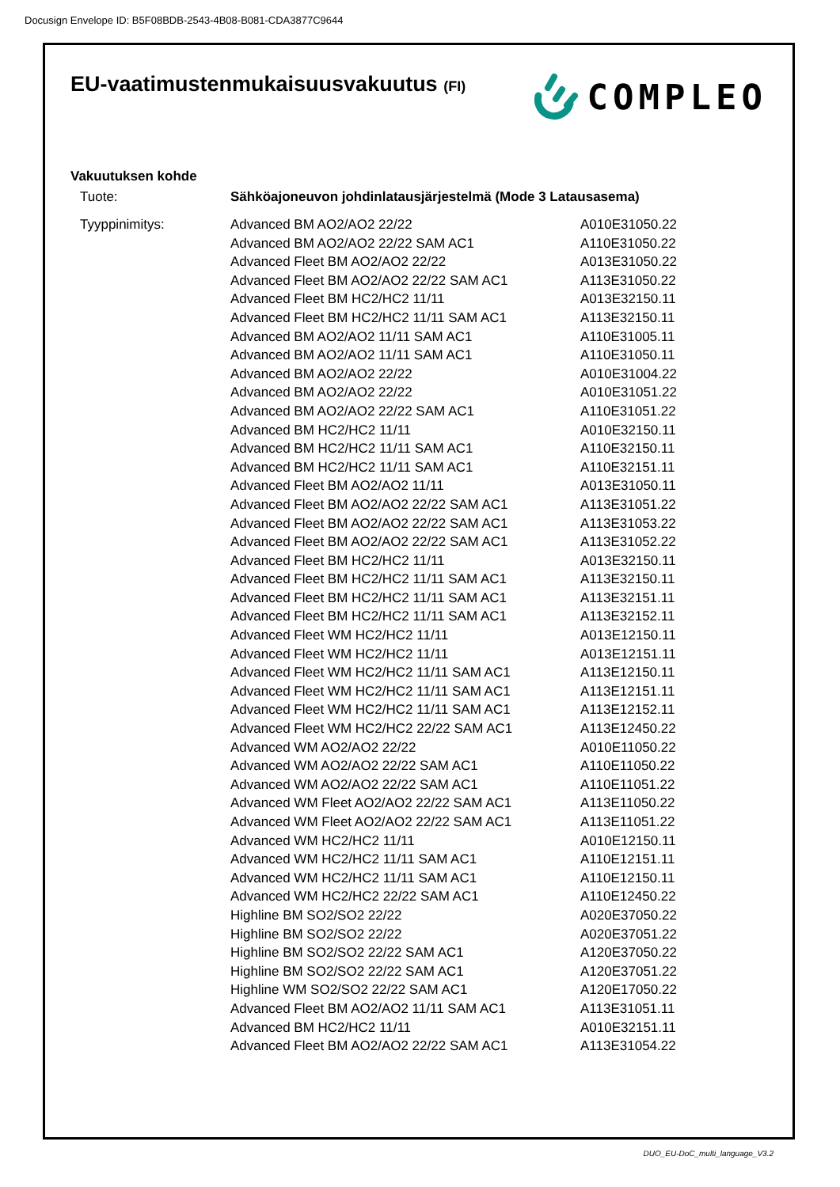Docusign Envelope ID: B5F08BDB-2543-4B08-B081-CDA3877C9644
EU-vaatimustenmukaisuusvakuutus (FI)
COMPLEO
Vakuutuksen kohde
| Tuote: | Sähköajoneuvon johdinlatausjärjestelmä (Mode 3 Latausasema) | |
| Tyyppinimitys: | Advanced BM AO2/AO2 22/22 | A010E31050.22 |
| | Advanced BM AO2/AO2 22/22 SAM AC1 | A110E31050.22 |
| | Advanced Fleet BM AO2/AO2 22/22 | A013E31050.22 |
| | Advanced Fleet BM AO2/AO2 22/22 SAM AC1 | A113E31050.22 |
| | Advanced Fleet BM HC2/HC2 11/11 | A013E32150.11 |
| | Advanced Fleet BM HC2/HC2 11/11 SAM AC1 | A113E32150.11 |
| | Advanced BM AO2/AO2 11/11 SAM AC1 | A110E31005.11 |
| | Advanced BM AO2/AO2 11/11 SAM AC1 | A110E31050.11 |
| | Advanced BM AO2/AO2 22/22 | A010E31004.22 |
| | Advanced BM AO2/AO2 22/22 | A010E31051.22 |
| | Advanced BM AO2/AO2 22/22 SAM AC1 | A110E31051.22 |
| | Advanced BM HC2/HC2 11/11 | A010E32150.11 |
| | Advanced BM HC2/HC2 11/11 SAM AC1 | A110E32150.11 |
| | Advanced BM HC2/HC2 11/11 SAM AC1 | A110E32151.11 |
| | Advanced Fleet BM AO2/AO2 11/11 | A013E31050.11 |
| | Advanced Fleet BM AO2/AO2 22/22 SAM AC1 | A113E31051.22 |
| | Advanced Fleet BM AO2/AO2 22/22 SAM AC1 | A113E31053.22 |
| | Advanced Fleet BM AO2/AO2 22/22 SAM AC1 | A113E31052.22 |
| | Advanced Fleet BM HC2/HC2 11/11 | A013E32150.11 |
| | Advanced Fleet BM HC2/HC2 11/11 SAM AC1 | A113E32150.11 |
| | Advanced Fleet BM HC2/HC2 11/11 SAM AC1 | A113E32151.11 |
| | Advanced Fleet BM HC2/HC2 11/11 SAM AC1 | A113E32152.11 |
| | Advanced Fleet WM HC2/HC2 11/11 | A013E12150.11 |
| | Advanced Fleet WM HC2/HC2 11/11 | A013E12151.11 |
| | Advanced Fleet WM HC2/HC2 11/11 SAM AC1 | A113E12150.11 |
| | Advanced Fleet WM HC2/HC2 11/11 SAM AC1 | A113E12151.11 |
| | Advanced Fleet WM HC2/HC2 11/11 SAM AC1 | A113E12152.11 |
| | Advanced Fleet WM HC2/HC2 22/22 SAM AC1 | A113E12450.22 |
| | Advanced WM AO2/AO2 22/22 | A010E11050.22 |
| | Advanced WM AO2/AO2 22/22 SAM AC1 | A110E11050.22 |
| | Advanced WM AO2/AO2 22/22 SAM AC1 | A110E11051.22 |
| | Advanced WM Fleet AO2/AO2 22/22 SAM AC1 | A113E11050.22 |
| | Advanced WM Fleet AO2/AO2 22/22 SAM AC1 | A113E11051.22 |
| | Advanced WM HC2/HC2 11/11 | A010E12150.11 |
| | Advanced WM HC2/HC2 11/11 SAM AC1 | A110E12151.11 |
| | Advanced WM HC2/HC2 11/11 SAM AC1 | A110E12150.11 |
| | Advanced WM HC2/HC2 22/22 SAM AC1 | A110E12450.22 |
| | Highline BM SO2/SO2 22/22 | A020E37050.22 |
| | Highline BM SO2/SO2 22/22 | A020E37051.22 |
| | Highline BM SO2/SO2 22/22 SAM AC1 | A120E37050.22 |
| | Highline BM SO2/SO2 22/22 SAM AC1 | A120E37051.22 |
| | Highline WM SO2/SO2 22/22 SAM AC1 | A120E17050.22 |
| | Advanced Fleet BM AO2/AO2 11/11 SAM AC1 | A113E31051.11 |
| | Advanced BM HC2/HC2 11/11 | A010E32151.11 |
| | Advanced Fleet BM AO2/AO2 22/22 SAM AC1 | A113E31054.22 |
DUO_EU-DoC_multi_language_V3.2